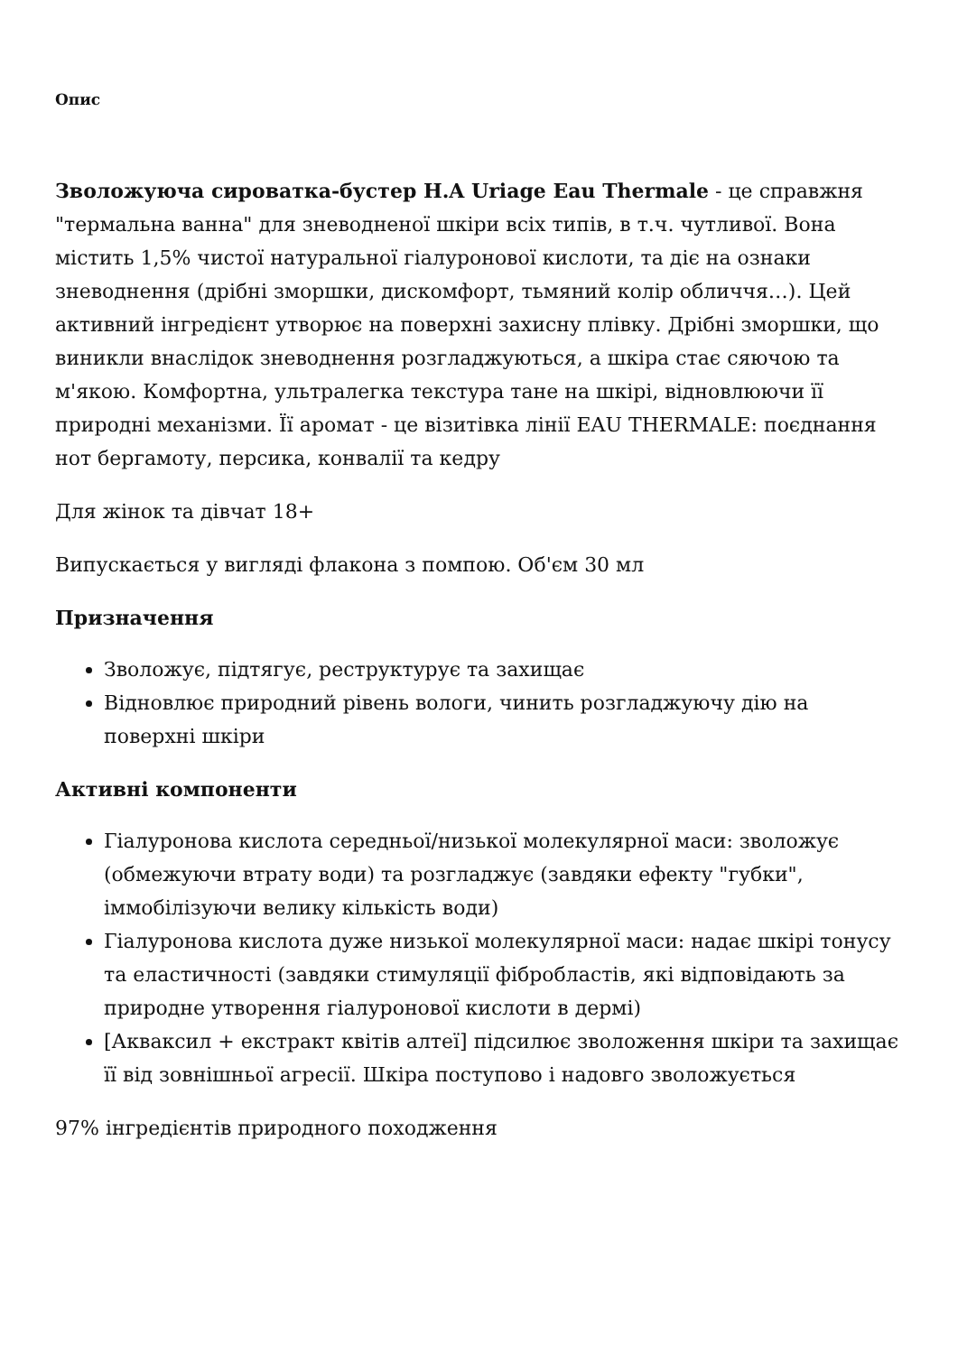Опис
Зволожуюча сироватка-бустер H.A Uriage Eau Thermale - це справжня "термальна ванна" для зневодненої шкіри всіх типів, в т.ч. чутливої. Вона містить 1,5% чистої натуральної гіалуронової кислоти, та діє на ознаки зневоднення (дрібні зморшки, дискомфорт, тьмяний колір обличчя…). Цей активний інгредієнт утворює на поверхні захисну плівку. Дрібні зморшки, що виникли внаслідок зневоднення розгладжуються, а шкіра стає сяючою та м'якою. Комфортна, ультралегка текстура тане на шкірі, відновлюючи її природні механізми. Її аромат - це візитівка лінії EAU THERMALE: поєднання нот бергамоту, персика, конвалії та кедру
Для жінок та дівчат 18+
Випускається у вигляді флакона з помпою. Об'єм 30 мл
Призначення
Зволожує, підтягує, реструктурує та захищає
Відновлює природний рівень вологи, чинить розгладжуючу дію на поверхні шкіри
Активні компоненти
Гіалуронова кислота середньої/низької молекулярної маси: зволожує (обмежуючи втрату води) та розгладжує (завдяки ефекту "губки", іммобілізуючи велику кількість води)
Гіалуронова кислота дуже низької молекулярної маси: надає шкірі тонусу та еластичності (завдяки стимуляції фібробластів, які відповідають за природне утворення гіалуронової кислоти в дермі)
[Акваксил + екстракт квітів алтеї] підсилює зволоження шкіри та захищає її від зовнішньої агресії. Шкіра поступово і надовго зволожується
97% інгредієнтів природного походження